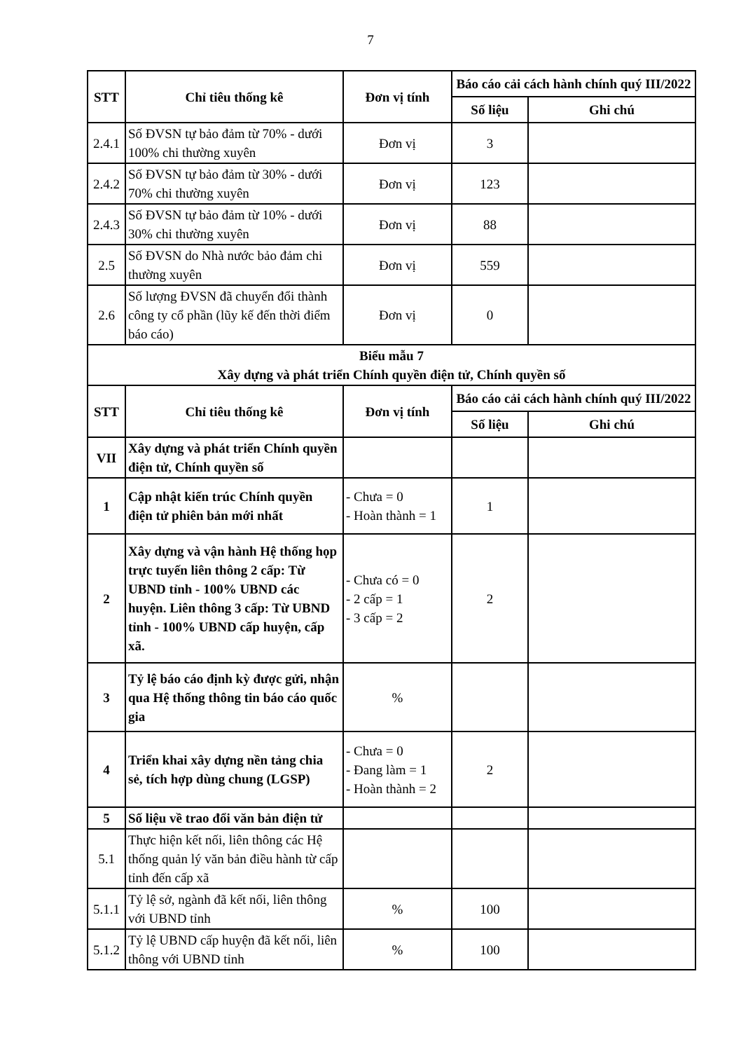7
| STT | Chỉ tiêu thống kê | Đơn vị tính | Báo cáo cải cách hành chính quý III/2022 | |
| --- | --- | --- | --- | --- |
| | | | Số liệu | Ghi chú |
| 2.4.1 | Số ĐVSN tự bảo đảm từ 70% - dưới 100% chi thường xuyên | Đơn vị | 3 | |
| 2.4.2 | Số ĐVSN tự bảo đảm từ 30% - dưới 70% chi thường xuyên | Đơn vị | 123 | |
| 2.4.3 | Số ĐVSN tự bảo đảm từ 10% - dưới 30% chi thường xuyên | Đơn vị | 88 | |
| 2.5 | Số ĐVSN do Nhà nước bảo đảm chi thường xuyên | Đơn vị | 559 | |
| 2.6 | Số lượng ĐVSN đã chuyển đổi thành công ty cổ phần (lũy kế đến thời điểm báo cáo) | Đơn vị | 0 | |
| Biểu mẫu 7 Xây dựng và phát triển Chính quyền điện tử, Chính quyền số | | | | |
| STT | Chỉ tiêu thống kê | Đơn vị tính | Báo cáo cải cách hành chính quý III/2022 | |
| | | | Số liệu | Ghi chú |
| VII | Xây dựng và phát triển Chính quyền điện tử, Chính quyền số | | | |
| 1 | Cập nhật kiến trúc Chính quyền điện tử phiên bản mới nhất | - Chưa = 0 - Hoàn thành = 1 | 1 | |
| 2 | Xây dựng và vận hành Hệ thống họp trực tuyến liên thông 2 cấp: Từ UBND tỉnh - 100% UBND các huyện. Liên thông 3 cấp: Từ UBND tỉnh - 100% UBND cấp huyện, cấp xã. | - Chưa có = 0 - 2 cấp = 1 - 3 cấp = 2 | 2 | |
| 3 | Tỷ lệ báo cáo định kỳ được gửi, nhận qua Hệ thống thông tin báo cáo quốc gia | % | | |
| 4 | Triển khai xây dựng nền tảng chia sẻ, tích hợp dùng chung (LGSP) | - Chưa = 0 - Đang làm = 1 - Hoàn thành = 2 | 2 | |
| 5 | Số liệu về trao đổi văn bản điện tử | | | |
| 5.1 | Thực hiện kết nối, liên thông các Hệ thống quản lý văn bản điều hành từ cấp tỉnh đến cấp xã | | | |
| 5.1.1 | Tỷ lệ sở, ngành đã kết nối, liên thông với UBND tỉnh | % | 100 | |
| 5.1.2 | Tỷ lệ UBND cấp huyện đã kết nối, liên thông với UBND tỉnh | % | 100 | |